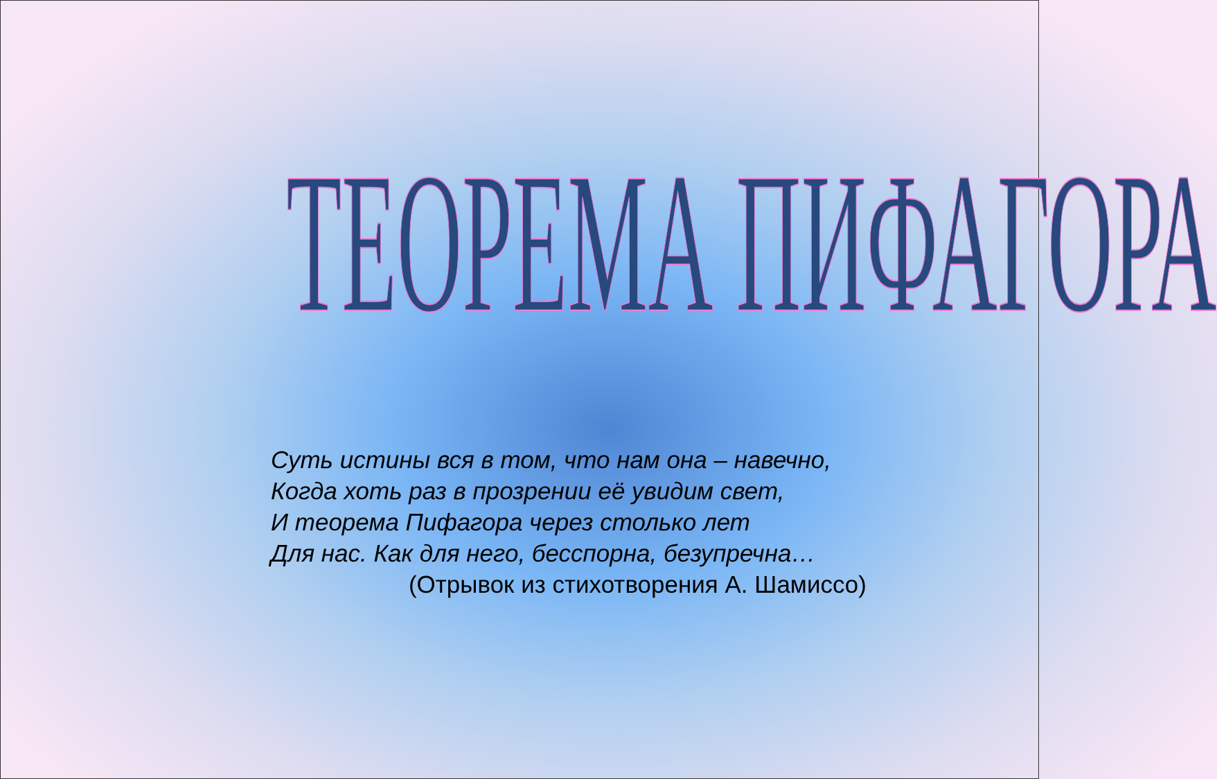ТЕОРЕМА ПИФАГОРА
Суть истины вся в том, что нам она – навечно,
Когда хоть раз в прозрении её увидим свет,
И теорема Пифагора через столько лет
Для нас. Как для него, бесспорна, безупречна…
(Отрывок из стихотворения А. Шамиссо)